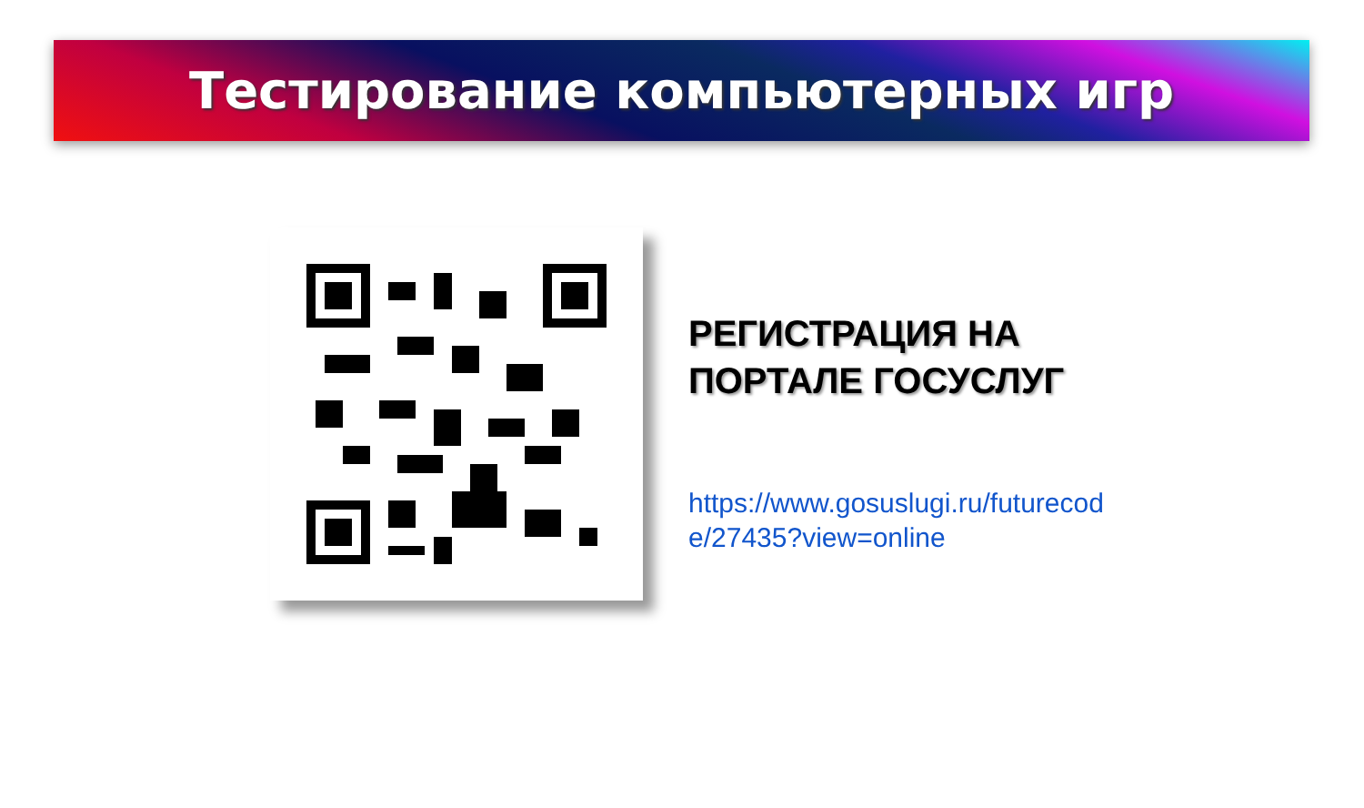Тестирование компьютерных игр
РЕГИСТРАЦИЯ НА
ПОРТАЛЕ ГОСУСЛУГ
https://www.gosuslugi.ru/futurecode/27435?view=online